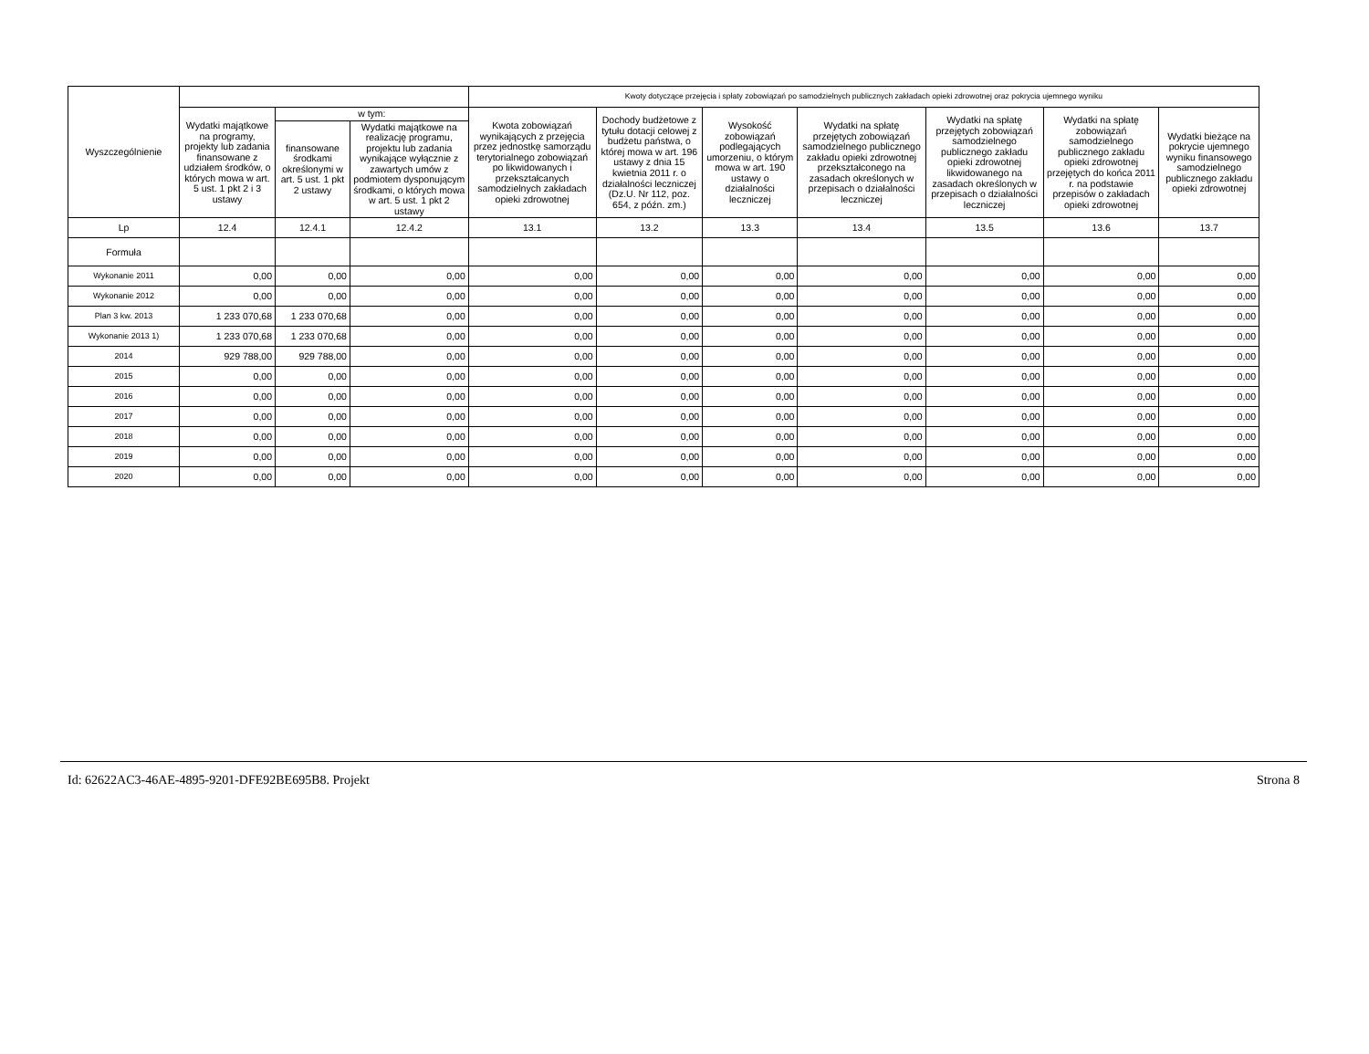| Wyszczególnienie | | | | Kwoty dotyczące przejęcia i spłaty zobowiązań po samodzielnych publicznych zakładach opieki zdrowotnej oraz pokrycia ujemnego wyniku | | | | | | |
| --- | --- | --- | --- | --- | --- | --- | --- | --- | --- | --- |
| | Wydatki majątkowe na programy, projekty lub zadania finansowane z udziałem środków, o których mowa w art. 5 ust. 1 pkt 2 i 3 ustawy | w tym: | | Kwota zobowiązań wynikających z przejęcia przez jednostkę samorządu terytorialnego zobowiązań po likwidowanych i przekształcanych samodzielnych zakładach opieki zdrowotnej | Dochody budżetowe z tytułu dotacji celowej z budżetu państwa, o której mowa w art. 196 ustawy z dnia 15 kwietnia 2011 r. o działalności leczniczej (Dz.U. Nr 112, poz. 654, z późn. zm.) | Wysokość zobowiązań podlegających umorzeniu, o którym mowa w art. 190 ustawy o działalności leczniczej | Wydatki na spłatę przejętych zobowiązań samodzielnego publicznego zakładu opieki zdrowotnej przekształconego na zasadach określonych w przepisach o działalności leczniczej | Wydatki na spłatę przejętych zobowiązań samodzielnego publicznego zakładu opieki zdrowotnej likwidowanego na zasadach określonych w przepisach o działalności leczniczej | Wydatki na spłatę zobowiązań samodzielnego publicznego zakładu opieki zdrowotnej przejętych do końca 2011 r. na podstawie przepisów o zakładach opieki zdrowotnej | Wydatki bieżące na pokrycie ujemnego wyniku finansowego samodzielnego publicznego zakładu opieki zdrowotnej |
| | | finansowane środkami określonymi w art. 5 ust. 1 pkt 2 ustawy | Wydatki majątkowe na realizację programu, projektu lub zadania wynikające wyłącznie z zawartych umów z podmiotem dysponującym środkami, o których mowa w art. 5 ust. 1 pkt 2 ustawy | | | | | | | |
| Lp | 12.4 | 12.4.1 | 12.4.2 | 13.1 | 13.2 | 13.3 | 13.4 | 13.5 | 13.6 | 13.7 |
| Formuła | | | | | | | | | | |
| Wykonanie 2011 | 0,00 | 0,00 | 0,00 | 0,00 | 0,00 | 0,00 | 0,00 | 0,00 | 0,00 | 0,00 |
| Wykonanie 2012 | 0,00 | 0,00 | 0,00 | 0,00 | 0,00 | 0,00 | 0,00 | 0,00 | 0,00 | 0,00 |
| Plan 3 kw. 2013 | 1 233 070,68 | 1 233 070,68 | 0,00 | 0,00 | 0,00 | 0,00 | 0,00 | 0,00 | 0,00 | 0,00 |
| Wykonanie 2013 1) | 1 233 070,68 | 1 233 070,68 | 0,00 | 0,00 | 0,00 | 0,00 | 0,00 | 0,00 | 0,00 | 0,00 |
| 2014 | 929 788,00 | 929 788,00 | 0,00 | 0,00 | 0,00 | 0,00 | 0,00 | 0,00 | 0,00 | 0,00 |
| 2015 | 0,00 | 0,00 | 0,00 | 0,00 | 0,00 | 0,00 | 0,00 | 0,00 | 0,00 | 0,00 |
| 2016 | 0,00 | 0,00 | 0,00 | 0,00 | 0,00 | 0,00 | 0,00 | 0,00 | 0,00 | 0,00 |
| 2017 | 0,00 | 0,00 | 0,00 | 0,00 | 0,00 | 0,00 | 0,00 | 0,00 | 0,00 | 0,00 |
| 2018 | 0,00 | 0,00 | 0,00 | 0,00 | 0,00 | 0,00 | 0,00 | 0,00 | 0,00 | 0,00 |
| 2019 | 0,00 | 0,00 | 0,00 | 0,00 | 0,00 | 0,00 | 0,00 | 0,00 | 0,00 | 0,00 |
| 2020 | 0,00 | 0,00 | 0,00 | 0,00 | 0,00 | 0,00 | 0,00 | 0,00 | 0,00 | 0,00 |
Id: 62622AC3-46AE-4895-9201-DFE92BE695B8. Projekt Strona 8